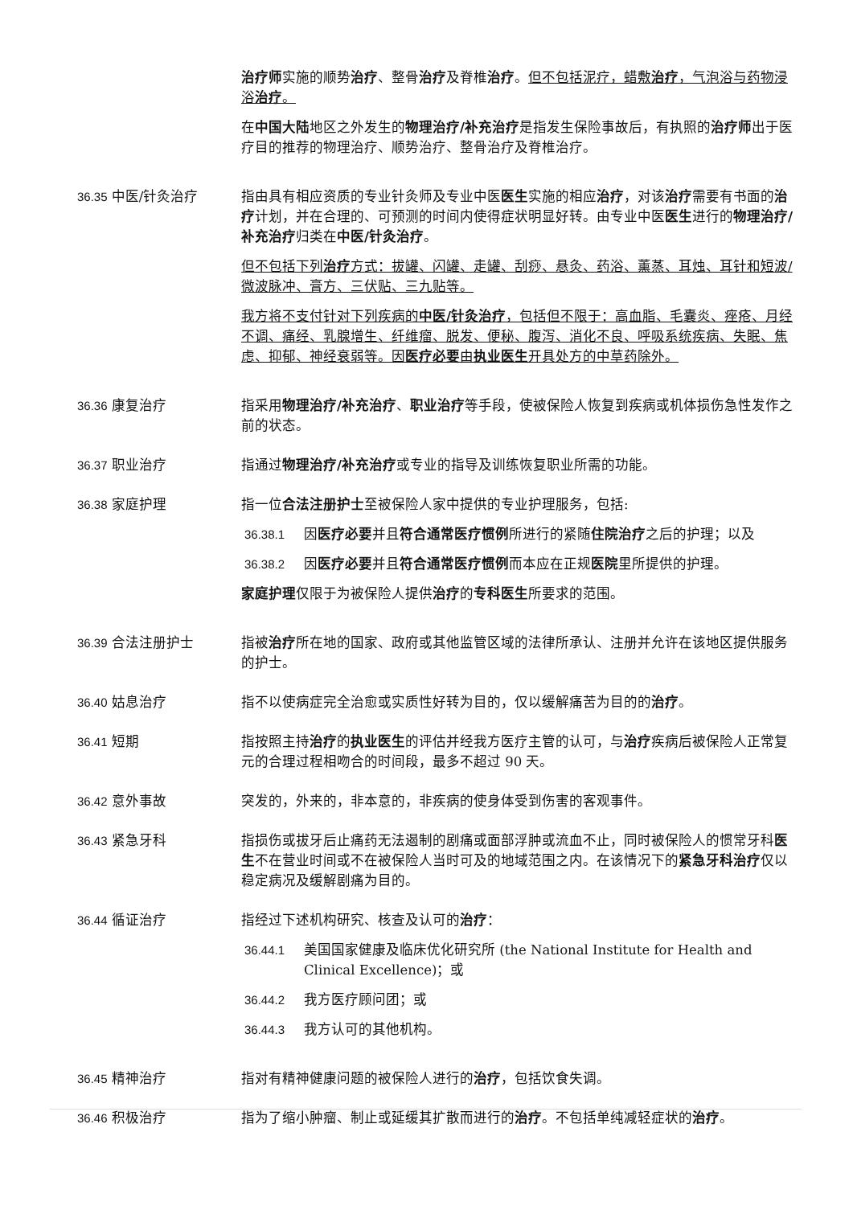治疗师实施的顺势治疗、整骨治疗及脊椎治疗。但不包括泥疗，蜡敷治疗，气泡浴与药物浸浴治疗。
在中国大陆地区之外发生的物理治疗/补充治疗是指发生保险事故后，有执照的治疗师出于医疗目的推荐的物理治疗、顺势治疗、整骨治疗及脊椎治疗。
36.35 中医/针灸治疗 指由具有相应资质的专业针灸师及专业中医医生实施的相应治疗，对该治疗需要有书面的治疗计划，并在合理的、可预测的时间内使得症状明显好转。由专业中医医生进行的物理治疗/补充治疗归类在中医/针灸治疗。
但不包括下列治疗方式：拔罐、闪罐、走罐、刮痧、悬灸、药浴、薰蒸、耳烛、耳针和短波/微波脉冲、膏方、三伏贴、三九贴等。
我方将不支付针对下列疾病的中医/针灸治疗，包括但不限于：高血脂、毛囊炎、痤疮、月经不调、痛经、乳腺增生、纤维瘤、脱发、便秘、腹泻、消化不良、呼吸系统疾病、失眠、焦虑、抑郁、神经衰弱等。因医疗必要由执业医生开具处方的中草药除外。
36.36 康复治疗 指采用物理治疗/补充治疗、职业治疗等手段，使被保险人恢复到疾病或机体损伤急性发作之前的状态。
36.37 职业治疗 指通过物理治疗/补充治疗或专业的指导及训练恢复职业所需的功能。
36.38 家庭护理 指一位合法注册护士至被保险人家中提供的专业护理服务，包括:
36.38.1 因医疗必要并且符合通常医疗惯例所进行的紧随住院治疗之后的护理；以及
36.38.2 因医疗必要并且符合通常医疗惯例而本应在正规医院里所提供的护理。
家庭护理仅限于为被保险人提供治疗的专科医生所要求的范围。
36.39 合法注册护士 指被治疗所在地的国家、政府或其他监管区域的法律所承认、注册并允许在该地区提供服务的护士。
36.40 姑息治疗 指不以使病症完全治愈或实质性好转为目的，仅以缓解痛苦为目的的治疗。
36.41 短期 指按照主持治疗的执业医生的评估并经我方医疗主管的认可，与治疗疾病后被保险人正常复元的合理过程相吻合的时间段，最多不超过 90 天。
36.42 意外事故 突发的，外来的，非本意的，非疾病的使身体受到伤害的客观事件。
36.43 紧急牙科 指损伤或拔牙后止痛药无法遏制的剧痛或面部浮肿或流血不止，同时被保险人的惯常牙科医生不在营业时间或不在被保险人当时可及的地域范围之内。在该情况下的紧急牙科治疗仅以稳定病况及缓解剧痛为目的。
36.44 循证治疗 指经过下述机构研究、核查及认可的治疗：
36.44.1 美国国家健康及临床优化研究所 (the National Institute for Health and Clinical Excellence)；或
36.44.2 我方医疗顾问团；或
36.44.3 我方认可的其他机构。
36.45 精神治疗 指对有精神健康问题的被保险人进行的治疗，包括饮食失调。
36.46 积极治疗 指为了缩小肿瘤、制止或延缓其扩散而进行的治疗。不包括单纯减轻症状的治疗。